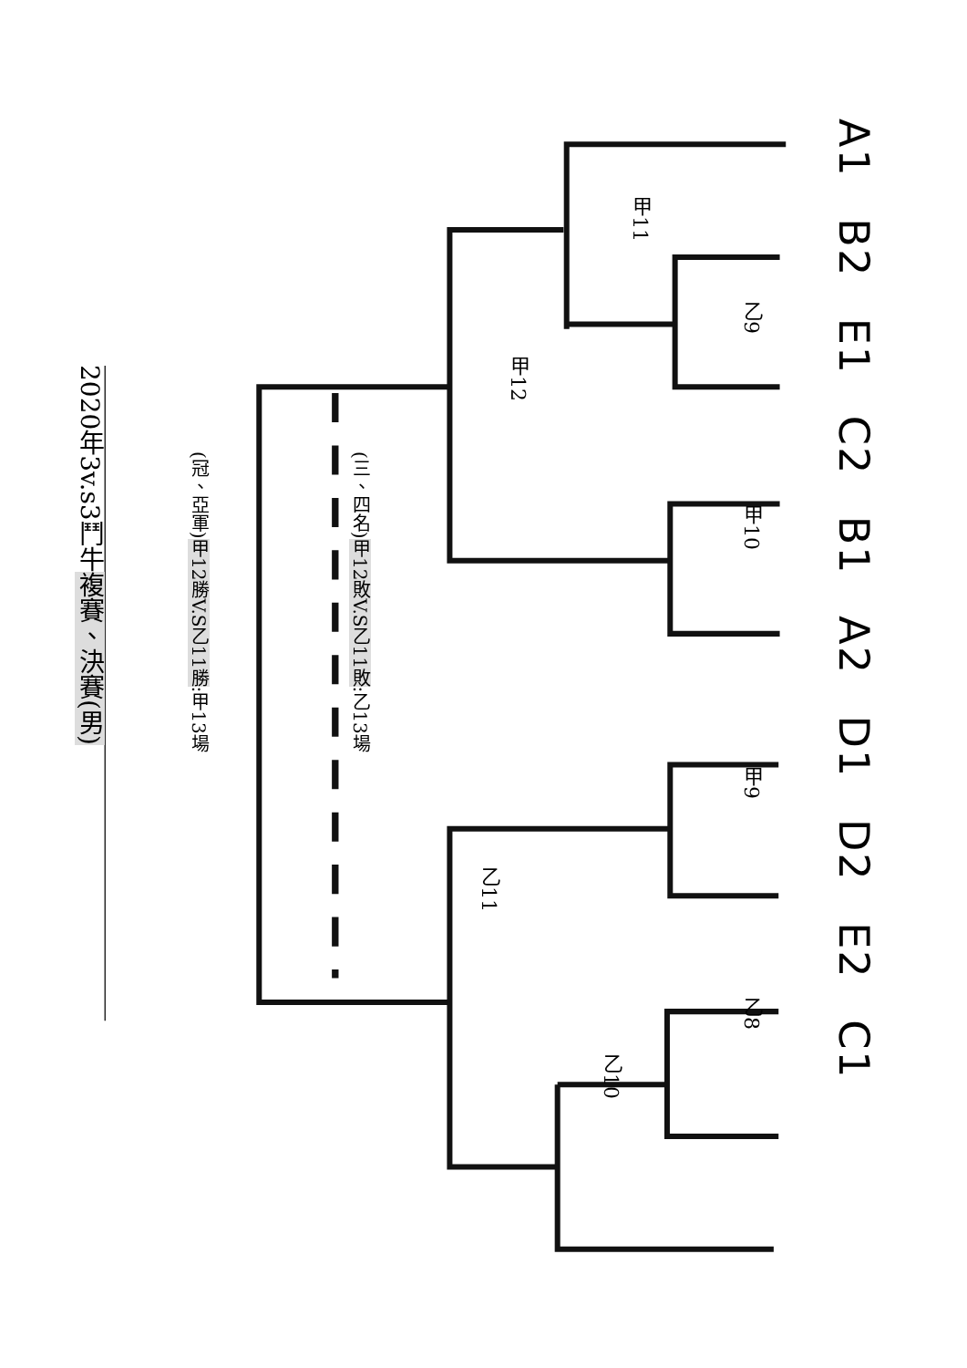2020年3v.s3鬥牛複賽、決賽(男)
(冠、亞軍)甲12勝V.S乙11勝:甲13場
(三、四名)甲12敗V.S乙11敗:乙13場
甲12
乙11
甲11
乙10
乙9 甲10 甲9 乙8
A1 B2 E1 C2 B1 A2 D1 D2 E2 C1